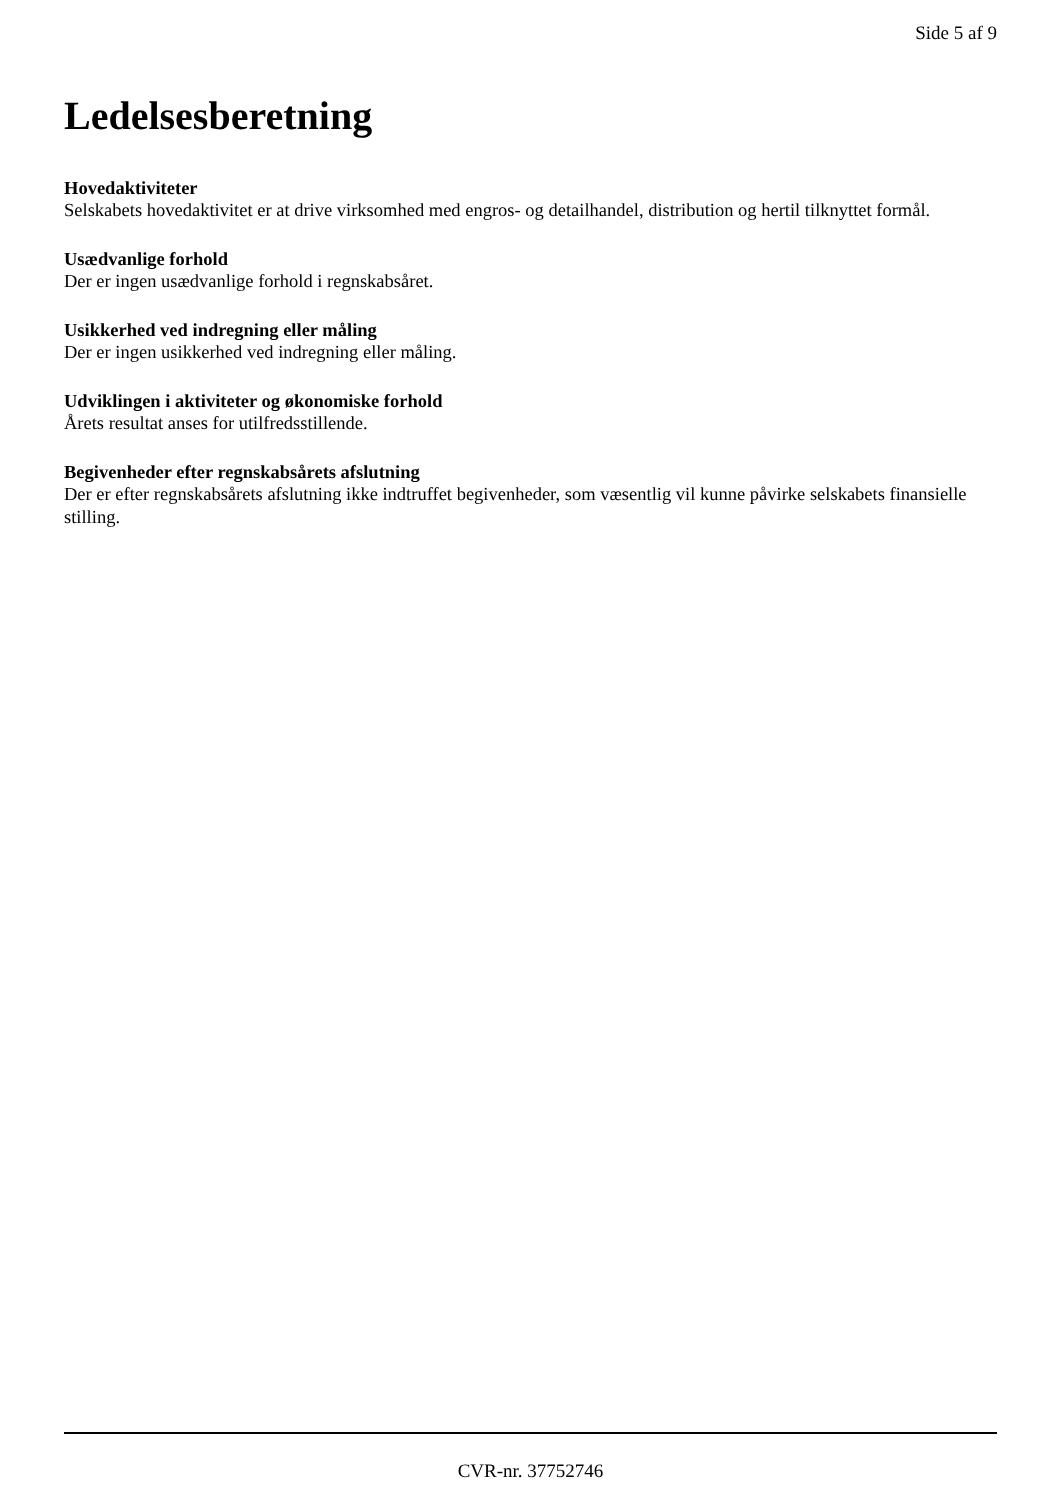Side 5 af 9
Ledelsesberetning
Hovedaktiviteter
Selskabets hovedaktivitet er at drive virksomhed med engros- og detailhandel, distribution og hertil tilknyttet formål.
Usædvanlige forhold
Der er ingen usædvanlige forhold i regnskabsåret.
Usikkerhed ved indregning eller måling
Der er ingen usikkerhed ved indregning eller måling.
Udviklingen i aktiviteter og økonomiske forhold
Årets resultat anses for utilfredsstillende.
Begivenheder efter regnskabsårets afslutning
Der er efter regnskabsårets afslutning ikke indtruffet begivenheder, som væsentlig vil kunne påvirke selskabets finansielle stilling.
CVR-nr. 37752746